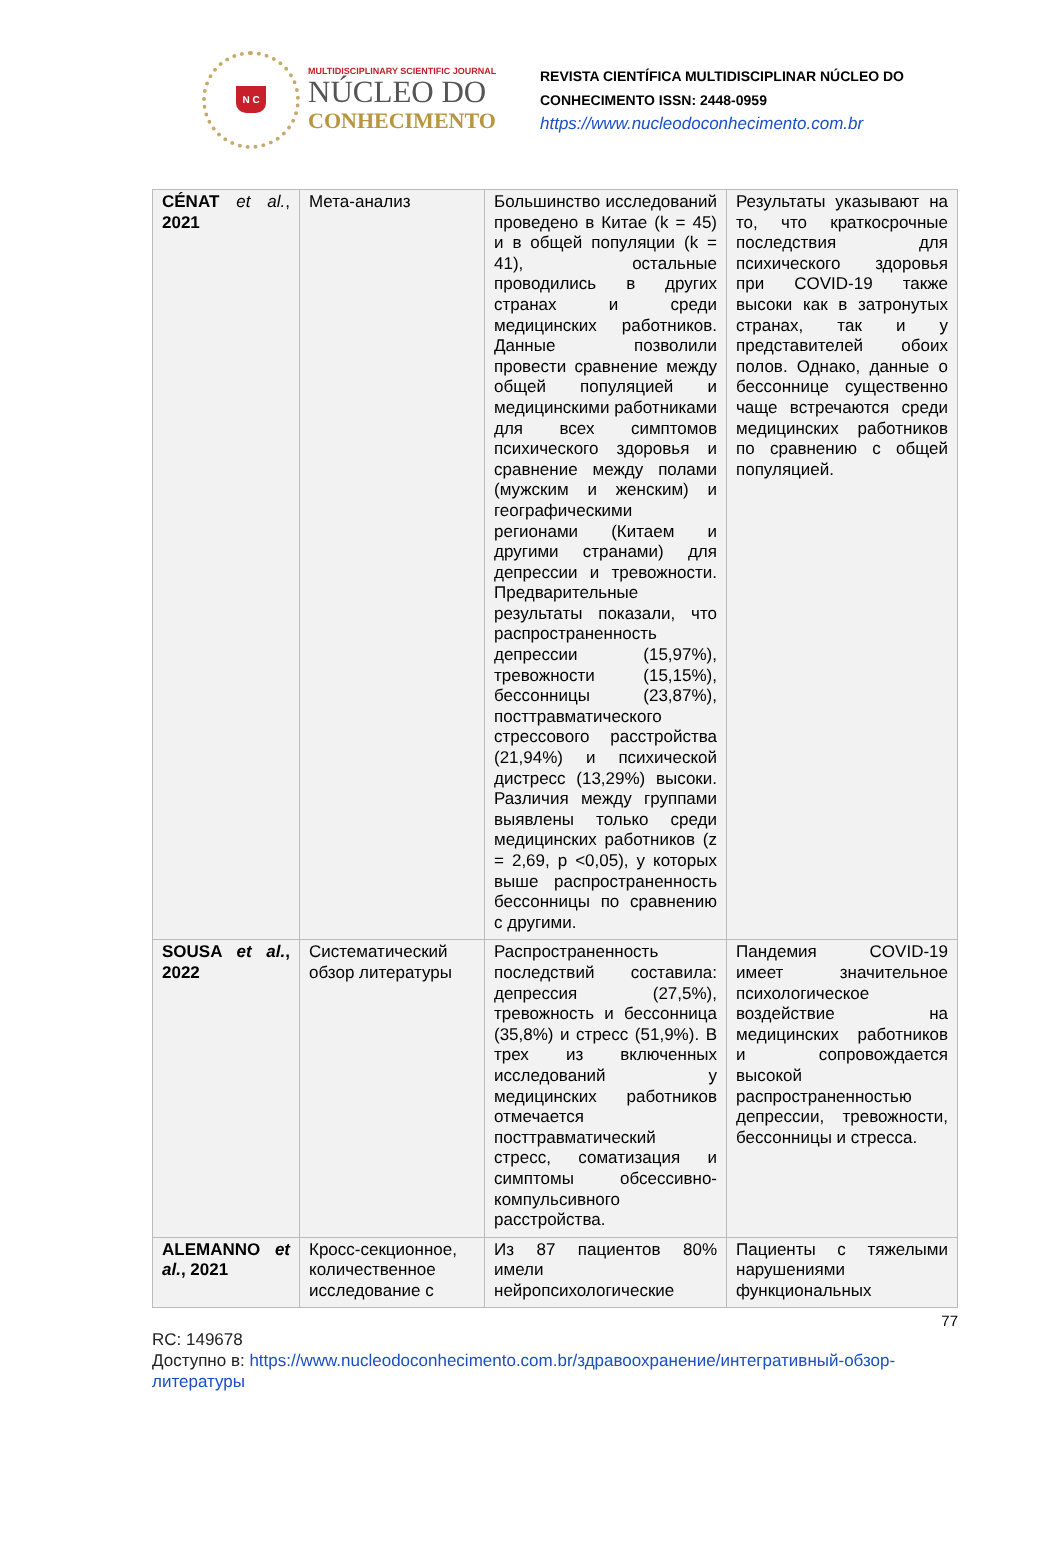N C
MULTIDISCIPLINARY SCIENTIFIC JOURNAL
NÚCLEO DO
CONHECIMENTO
REVISTA CIENTÍFICA MULTIDISCIPLINAR NÚCLEO DO
CONHECIMENTO ISSN: 2448-0959
https://www.nucleodoconhecimento.com.br
| CÉNAT et al. , 2021 | Мета-анализ | Большинство исследований проведено в Китае (k = 45) и в общей популяции (k = 41), остальные проводились в других странах и среди медицинских работников. Данные позволили провести сравнение между общей популяцией и медицинскими работниками для всех симптомов психического здоровья и сравнение между полами (мужским и женским) и географическими регионами (Китаем и другими странами) для депрессии и тревожности. Предварительные результаты показали, что распространенность депрессии (15,97%), тревожности (15,15%), бессонницы (23,87%), посттравматического стрессового расстройства (21,94%) и психической дистресс (13,29%) высоки. Различия между группами выявлены только среди медицинских работников (z = 2,69, p <0,05), у которых выше распространенность бессонницы по сравнению с другими. | Результаты указывают на то, что краткосрочные последствия для психического здоровья при COVID-19 также высоки как в затронутых странах, так и у представителей обоих полов. Однако, данные о бессоннице существенно чаще встречаются среди медицинских работников по сравнению с общей популяцией. |
| SOUSA et al. , 2022 | Систематический обзор литературы | Распространенность последствий составила: депрессия (27,5%), тревожность и бессонница (35,8%) и стресс (51,9%). В трех из включенных исследований у медицинских работников отмечается посттравматический стресс, соматизация и симптомы обсессивно-компульсивного расстройства. | Пандемия COVID-19 имеет значительное психологическое воздействие на медицинских работников и сопровождается высокой распространенностью депрессии, тревожности, бессонницы и стресса. |
| ALEMANNO et al. , 2021 | Кросс-секционное, количественное исследование с | Из 87 пациентов 80% имели нейропсихологические | Пациенты с тяжелыми нарушениями функциональных |
77
RC: 149678
Доступно в: https://www.nucleodoconhecimento.com.br/здравоохранение/интегративный-обзор-литературы